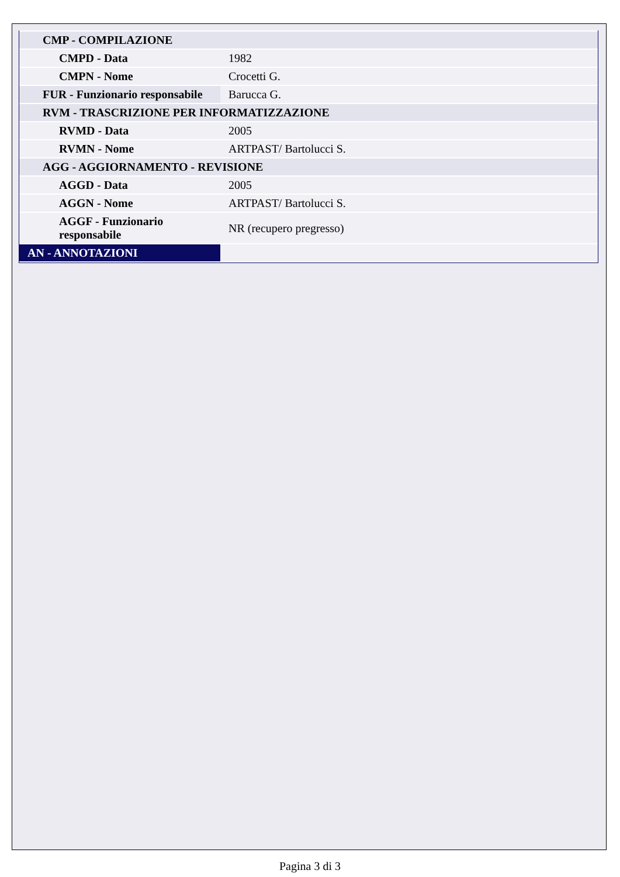| CMP - COMPILAZIONE | |
| CMPD - Data | 1982 |
| CMPN - Nome | Crocetti G. |
| FUR - Funzionario responsabile | Barucca G. |
| RVM - TRASCRIZIONE PER INFORMATIZZAZIONE | |
| RVMD - Data | 2005 |
| RVMN - Nome | ARTPAST/ Bartolucci S. |
| AGG - AGGIORNAMENTO - REVISIONE | |
| AGGD - Data | 2005 |
| AGGN - Nome | ARTPAST/ Bartolucci S. |
| AGGF - Funzionario responsabile | NR (recupero pregresso) |
| AN - ANNOTAZIONI | |
Pagina 3 di 3